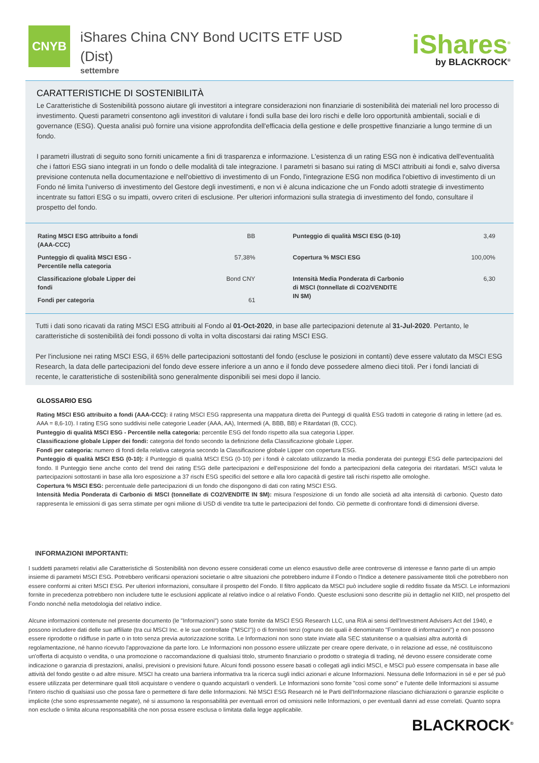CNYB
iShares China CNY Bond UCITS ETF USD (Dist)
settembre
iShares<sup>®</sup>
by BLACKROCK<sup>®</sup>
CARATTERISTICHE DI SOSTENIBILITÀ
Le Caratteristiche di Sostenibilità possono aiutare gli investitori a integrare considerazioni non finanziarie di sostenibilità dei materiali nel loro processo di investimento. Questi parametri consentono agli investitori di valutare i fondi sulla base dei loro rischi e delle loro opportunità ambientali, sociali e di governance (ESG). Questa analisi può fornire una visione approfondita dell'efficacia della gestione e delle prospettive finanziarie a lungo termine di un fondo.
I parametri illustrati di seguito sono forniti unicamente a fini di trasparenza e informazione. L'esistenza di un rating ESG non è indicativa dell'eventualità che i fattori ESG siano integrati in un fondo o delle modalità di tale integrazione. I parametri si basano sui rating di MSCI attribuiti ai fondi e, salvo diversa previsione contenuta nella documentazione e nell'obiettivo di investimento di un Fondo, l'integrazione ESG non modifica l'obiettivo di investimento di un Fondo né limita l'universo di investimento del Gestore degli investimenti, e non vi è alcuna indicazione che un Fondo adotti strategie di investimento incentrate su fattori ESG o su impatti, ovvero criteri di esclusione. Per ulteriori informazioni sulla strategia di investimento del fondo, consultare il prospetto del fondo.
| Rating MSCI ESG attribuito a fondi (AAA-CCC) | BB | Punteggio di qualità MSCI ESG (0-10) | 3,49 |
| Punteggio di qualità MSCI ESG - Percentile nella categoria | 57,38% | Copertura % MSCI ESG | 100,00% |
| Classificazione globale Lipper dei fondi | Bond CNY | Intensità Media Ponderata di Carbonio di MSCI (tonnellate di CO2/VENDITE IN $M) | 6,30 |
| Fondi per categoria | 61 | | |
Tutti i dati sono ricavati da rating MSCI ESG attribuiti al Fondo al 01-Oct-2020, in base alle partecipazioni detenute al 31-Jul-2020. Pertanto, le caratteristiche di sostenibilità dei fondi possono di volta in volta discostarsi dai rating MSCI ESG.
Per l'inclusione nei rating MSCI ESG, il 65% delle partecipazioni sottostanti del fondo (escluse le posizioni in contanti) deve essere valutato da MSCI ESG Research, la data delle partecipazioni del fondo deve essere inferiore a un anno e il fondo deve possedere almeno dieci titoli. Per i fondi lanciati di recente, le caratteristiche di sostenibilità sono generalmente disponibili sei mesi dopo il lancio.
GLOSSARIO ESG
Rating MSCI ESG attribuito a fondi (AAA-CCC): il rating MSCI ESG rappresenta una mappatura diretta dei Punteggi di qualità ESG tradotti in categorie di rating in lettere (ad es. AAA = 8,6-10). I rating ESG sono suddivisi nelle categorie Leader (AAA, AA), Intermedi (A, BBB, BB) e Ritardatari (B, CCC).
Punteggio di qualità MSCI ESG - Percentile nella categoria: percentile ESG del fondo rispetto alla sua categoria Lipper.
Classificazione globale Lipper dei fondi: categoria del fondo secondo la definizione della Classificazione globale Lipper.
Fondi per categoria: numero di fondi della relativa categoria secondo la Classificazione globale Lipper con copertura ESG.
Punteggio di qualità MSCI ESG (0-10): il Punteggio di qualità MSCI ESG (0-10) per i fondi è calcolato utilizzando la media ponderata dei punteggi ESG delle partecipazioni del fondo. Il Punteggio tiene anche conto del trend dei rating ESG delle partecipazioni e dell'esposizione del fondo a partecipazioni della categoria dei ritardatari. MSCI valuta le partecipazioni sottostanti in base alla loro esposizione a 37 rischi ESG specifici del settore e alla loro capacità di gestire tali rischi rispetto alle omologhe.
Copertura % MSCI ESG: percentuale delle partecipazioni di un fondo che dispongono di dati con rating MSCI ESG.
Intensità Media Ponderata di Carbonio di MSCI (tonnellate di CO2/VENDITE IN $M): misura l'esposizione di un fondo alle società ad alta intensità di carbonio. Questo dato rappresenta le emissioni di gas serra stimate per ogni milione di USD di vendite tra tutte le partecipazioni del fondo. Ciò permette di confrontare fondi di dimensioni diverse.
INFORMAZIONI IMPORTANTI:
I suddetti parametri relativi alle Caratteristiche di Sostenibilità non devono essere considerati come un elenco esaustivo delle aree controverse di interesse e fanno parte di un ampio insieme di parametri MSCI ESG. Potrebbero verificarsi operazioni societarie o altre situazioni che potrebbero indurre il Fondo o l'Indice a detenere passivamente titoli che potrebbero non essere conformi ai criteri MSCI ESG. Per ulteriori informazioni, consultare il prospetto del Fondo. Il filtro applicato da MSCI può includere soglie di reddito fissate da MSCI. Le informazioni fornite in precedenza potrebbero non includere tutte le esclusioni applicate al relativo indice o al relativo Fondo. Queste esclusioni sono descritte più in dettaglio nel KIID, nel prospetto del Fondo nonché nella metodologia del relativo indice.
Alcune informazioni contenute nel presente documento (le "Informazioni") sono state fornite da MSCI ESG Research LLC, una RIA ai sensi dell'Investment Advisers Act del 1940, e possono includere dati delle sue affiliate (tra cui MSCI Inc. e le sue controllate ("MSCI")) o di fornitori terzi (ognuno dei quali è denominato "Fornitore di informazioni") e non possono essere riprodotte o ridiffuse in parte o in toto senza previa autorizzazione scritta. Le Informazioni non sono state inviate alla SEC statunitense o a qualsiasi altra autorità di regolamentazione, né hanno ricevuto l'approvazione da parte loro. Le Informazioni non possono essere utilizzate per creare opere derivate, o in relazione ad esse, né costituiscono un'offerta di acquisto o vendita, o una promozione o raccomandazione di qualsiasi titolo, strumento finanziario o prodotto o strategia di trading, né devono essere considerate come indicazione o garanzia di prestazioni, analisi, previsioni o previsioni future. Alcuni fondi possono essere basati o collegati agli indici MSCI, e MSCI può essere compensata in base alle attività del fondo gestite o ad altre misure. MSCI ha creato una barriera informativa tra la ricerca sugli indici azionari e alcune Informazioni. Nessuna delle Informazioni in sé e per sé può essere utilizzata per determinare quali titoli acquistare o vendere o quando acquistarli o venderli. Le Informazioni sono fornite "così come sono" e l'utente delle Informazioni si assume l'intero rischio di qualsiasi uso che possa fare o permettere di fare delle Informazioni. Né MSCI ESG Research né le Parti dell'Informazione rilasciano dichiarazioni o garanzie esplicite o implicite (che sono espressamente negate), né si assumono la responsabilità per eventuali errori od omissioni nelle Informazioni, o per eventuali danni ad esse correlati. Quanto sopra non esclude o limita alcuna responsabilità che non possa essere esclusa o limitata dalla legge applicabile.
BLACKROCK<sup>®</sup>